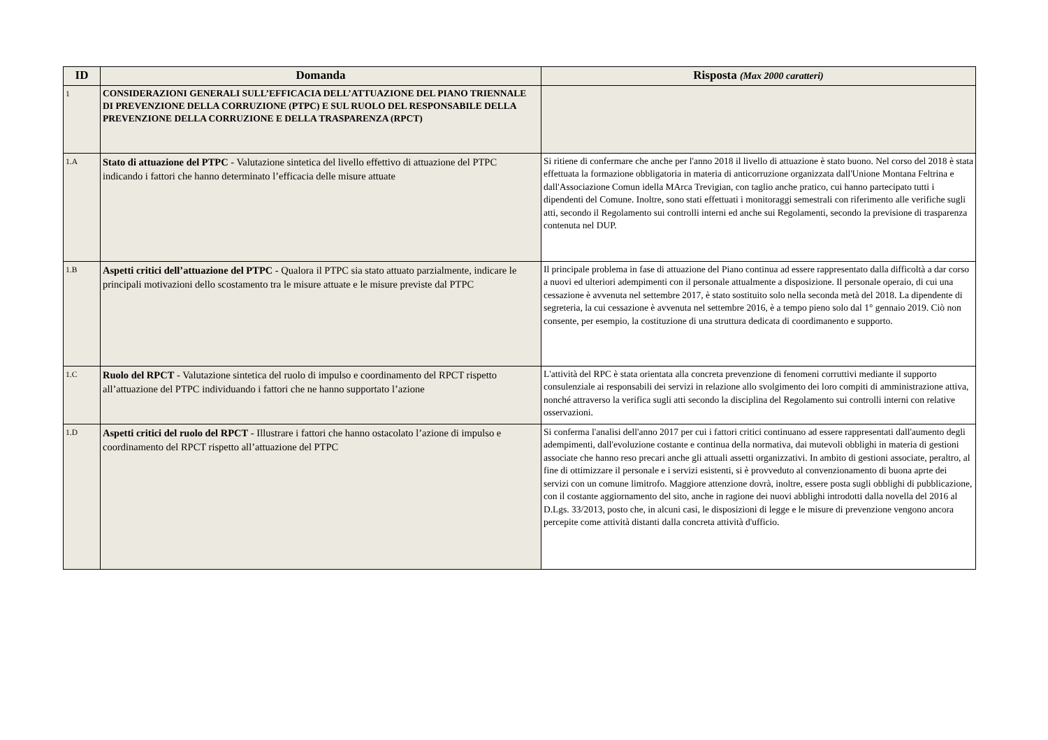| ID | Domanda | Risposta (Max 2000 caratteri) |
| --- | --- | --- |
| 1 | CONSIDERAZIONI GENERALI SULL’EFFICACIA DELL’ATTUAZIONE DEL PIANO TRIENNALE DI PREVENZIONE DELLA CORRUZIONE (PTPC) E SUL RUOLO DEL RESPONSABILE DELLA PREVENZIONE DELLA CORRUZIONE E DELLA TRASPARENZA (RPCT) | |
| 1.A | Stato di attuazione del PTPC - Valutazione sintetica del livello effettivo di attuazione del PTPC indicando i fattori che hanno determinato l’efficacia delle misure attuate | Si ritiene di confermare che anche per l'anno 2018 il livello di attuazione è stato buono. Nel corso del 2018 è stata effettuata la formazione obbligatoria in materia di anticorruzione organizzata dall'Unione Montana Feltrina e dall'Associazione Comun idella MArca Trevigian, con taglio anche pratico, cui hanno partecipato tutti i dipendenti del Comune. Inoltre, sono stati effettuati i monitoraggi semestrali con riferimento alle verifiche sugli atti, secondo il Regolamento sui controlli interni ed anche sui Regolamenti, secondo la previsione di trasparenza contenuta nel DUP. |
| 1.B | Aspetti critici dell’attuazione del PTPC - Qualora il PTPC sia stato attuato parzialmente, indicare le principali motivazioni dello scostamento tra le misure attuate e le misure previste dal PTPC | Il principale problema in fase di attuazione del Piano continua ad essere rappresentato dalla difficoltà a dar corso a nuovi ed ulteriori adempimenti con il personale attualmente a disposizione. Il personale operaio, di cui una cessazione è avvenuta nel settembre 2017, è stato sostituito solo nella seconda metà del 2018. La dipendente di segreteria, la cui cessazione è avvenuta nel settembre 2016, è a tempo pieno solo dal 1° gennaio 2019. Ciò non consente, per esempio, la costituzione di una struttura dedicata di coordimanento e supporto. |
| 1.C | Ruolo del RPCT - Valutazione sintetica del ruolo di impulso e coordinamento del RPCT rispetto all’attuazione del PTPC individuando i fattori che ne hanno supportato l’azione | L'attività del RPC è stata orientata alla concreta prevenzione di fenomeni corruttivi mediante il supporto consulenziale ai responsabili dei servizi in relazione allo svolgimento dei loro compiti di amministrazione attiva, nonché attraverso la verifica sugli atti secondo la disciplina del Regolamento sui controlli interni con relative osservazioni. |
| 1.D | Aspetti critici del ruolo del RPCT - Illustrare i fattori che hanno ostacolato l’azione di impulso e coordinamento del RPCT rispetto all’attuazione del PTPC | Si conferma l'analisi dell'anno 2017 per cui i fattori critici continuano ad essere rappresentati dall'aumento degli adempimenti, dall'evoluzione costante e continua della normativa, dai mutevoli obblighi in materia di gestioni associate che hanno reso precari anche gli attuali assetti organizzativi. In ambito di gestioni associate, peraltro, al fine di ottimizzare il personale e i servizi esistenti, si è provveduto al convenzionamento di buona aprte dei servizi con un comune limitrofo. Maggiore attenzione dovrà, inoltre, essere posta sugli obblighi di pubblicazione, con il costante aggiornamento del sito, anche in ragione dei nuovi abblighi introdotti dalla novella del 2016 al D.Lgs. 33/2013, posto che, in alcuni casi, le disposizioni di legge e le misure di prevenzione vengono ancora percepite come attività distanti dalla concreta attività d'ufficio. |